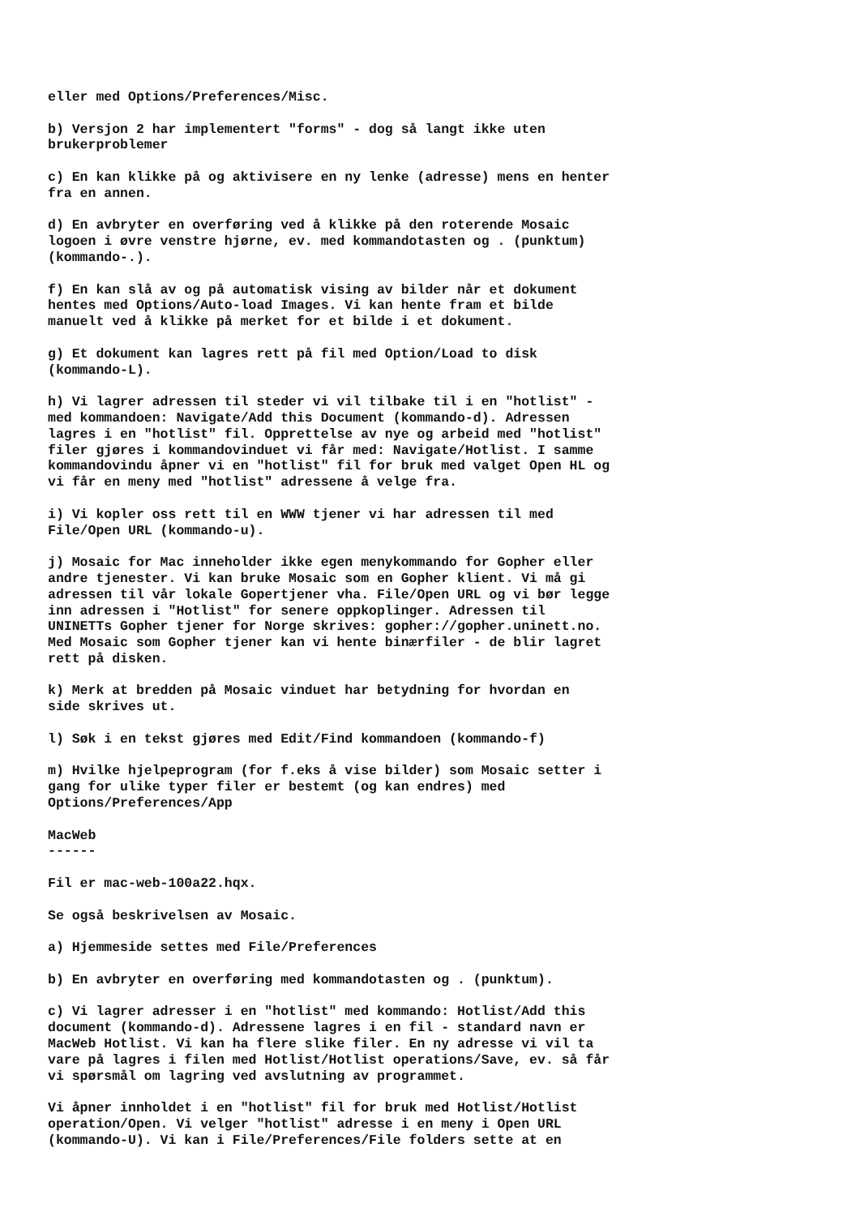eller med Options/Preferences/Misc.

b) Versjon 2 har implementert "forms" - dog så langt ikke uten
brukerproblemer

c) En kan klikke på og aktivisere en ny lenke (adresse) mens en henter
fra en annen.

d) En avbryter en overføring ved å klikke på den roterende Mosaic
logoen i øvre venstre hjørne, ev. med kommandotasten og . (punktum)
(kommando-.).

f) En kan slå av og på automatisk vising av bilder når et dokument
hentes med Options/Auto-load Images. Vi kan hente fram et bilde
manuelt ved å klikke på merket for et bilde i et dokument.

g) Et dokument kan lagres rett på fil med Option/Load to disk
(kommando-L).

h) Vi lagrer adressen til steder vi vil tilbake til i en "hotlist" -
med kommandoen: Navigate/Add this Document (kommando-d). Adressen
lagres i en "hotlist" fil. Opprettelse av nye og arbeid med "hotlist"
filer gjøres i kommandovinduet vi får med: Navigate/Hotlist. I samme
kommandovindu åpner vi en "hotlist" fil for bruk med valget Open HL og
vi får en meny med "hotlist" adressene å velge fra.

i) Vi kopler oss rett til en WWW tjener vi har adressen til med
File/Open URL (kommando-u).

j) Mosaic for Mac inneholder ikke egen menykommando for Gopher eller
andre tjenester. Vi kan bruke Mosaic som en Gopher klient. Vi må gi
adressen til vår lokale Gopertjener vha. File/Open URL og vi bør legge
inn adressen i "Hotlist" for senere oppkoplinger. Adressen til
UNINETTs Gopher tjener for Norge skrives: gopher://gopher.uninett.no.
Med Mosaic som Gopher tjener kan vi hente binærfiler - de blir lagret
rett på disken.

k) Merk at bredden på Mosaic vinduet har betydning for hvordan en
side skrives ut.

l) Søk i en tekst gjøres med Edit/Find kommandoen (kommando-f)

m) Hvilke hjelpeprogram (for f.eks å vise bilder) som Mosaic setter i
gang for ulike typer filer er bestemt (og kan endres) med
Options/Preferences/App

MacWeb
------

Fil er mac-web-100a22.hqx.

Se også beskrivelsen av Mosaic.

a) Hjemmeside settes med File/Preferences

b) En avbryter en overføring med kommandotasten og . (punktum).

c) Vi lagrer adresser i en "hotlist" med kommando: Hotlist/Add this
document (kommando-d). Adressene lagres i en fil - standard navn er
MacWeb Hotlist. Vi kan ha flere slike filer. En ny adresse vi vil ta
vare på lagres i filen med Hotlist/Hotlist operations/Save, ev. så får
vi spørsmål om lagring ved avslutning av programmet.

Vi åpner innholdet i en "hotlist" fil for bruk med Hotlist/Hotlist
operation/Open. Vi velger "hotlist" adresse i en meny i Open URL
(kommando-U). Vi kan i File/Preferences/File folders sette at en